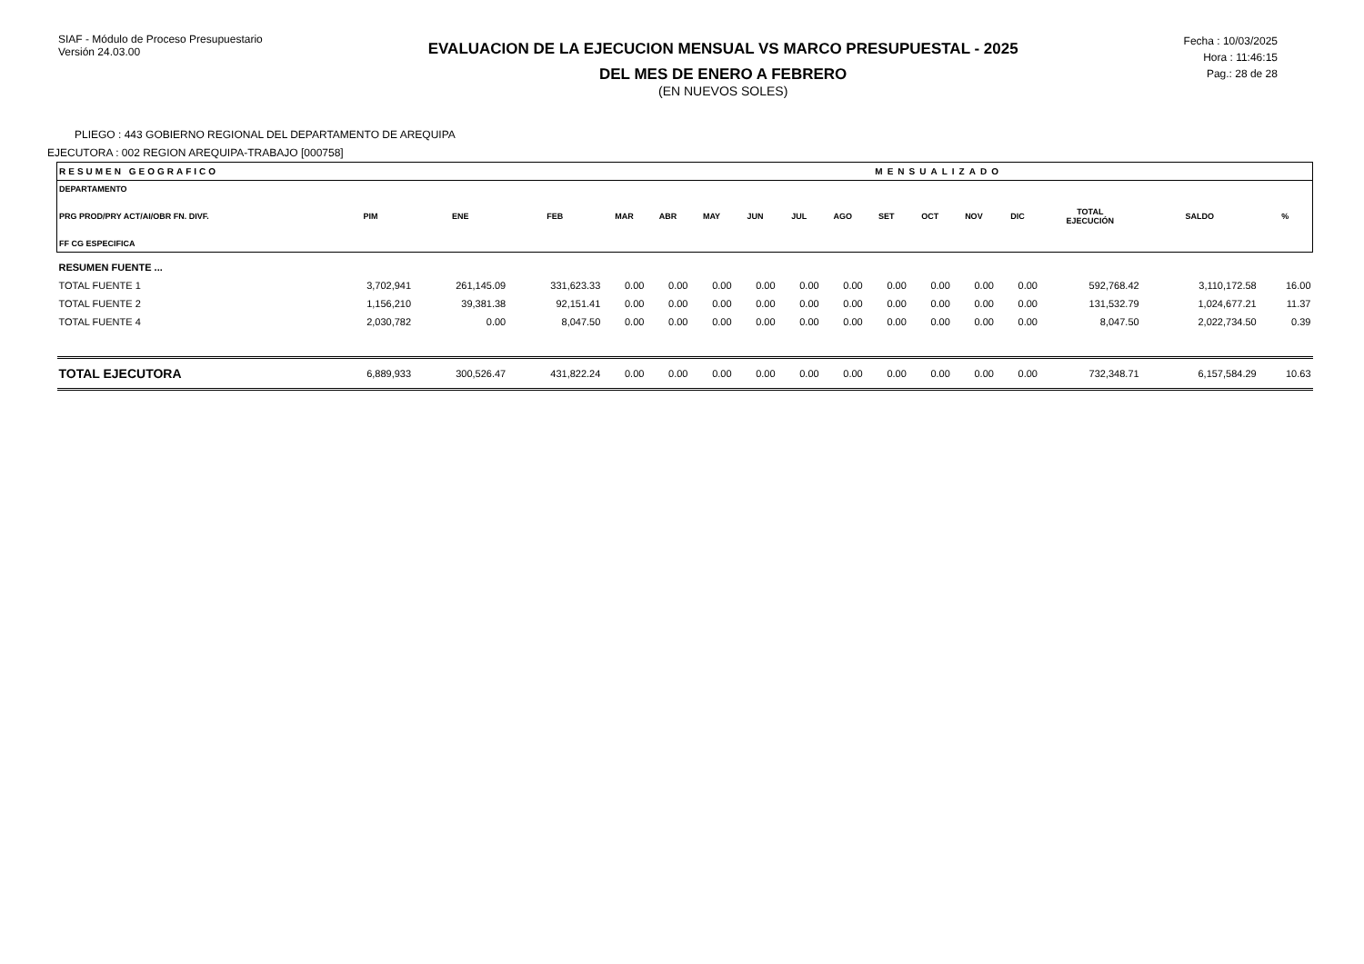SIAF - Módulo de Proceso Presupuestario
Versión 24.03.00
EVALUACION DE LA EJECUCION MENSUAL VS MARCO PRESUPUESTAL - 2025
DEL MES DE ENERO A FEBRERO
(EN NUEVOS SOLES)
Fecha : 10/03/2025
Hora : 11:46:15
Pag.: 28 de 28
PLIEGO : 443 GOBIERNO REGIONAL DEL DEPARTAMENTO DE AREQUIPA
EJECUTORA : 002 REGION AREQUIPA-TRABAJO [000758]
| RESUMEN GEOGRAFICO | | | | MENSUALIZADO | | | | | | | | | | | | |
| DEPARTAMENTO PRG PROD/PRY ACT/AI/OBR FN. DIVF. FF CG ESPECIFICA | PIM | ENE | FEB | MAR | ABR | MAY | JUN | JUL | AGO | SET | OCT | NOV | DIC | TOTAL EJECUCIÓN | SALDO | % |
| RESUMEN FUENTE ... | | | | | | | | | | | | | | | | |
| TOTAL FUENTE 1 | 3,702,941 | 261,145.09 | 331,623.33 | 0.00 | 0.00 | 0.00 | 0.00 | 0.00 | 0.00 | 0.00 | 0.00 | 0.00 | 0.00 | 592,768.42 | 3,110,172.58 | 16.00 |
| TOTAL FUENTE 2 | 1,156,210 | 39,381.38 | 92,151.41 | 0.00 | 0.00 | 0.00 | 0.00 | 0.00 | 0.00 | 0.00 | 0.00 | 0.00 | 0.00 | 131,532.79 | 1,024,677.21 | 11.37 |
| TOTAL FUENTE 4 | 2,030,782 | 0.00 | 8,047.50 | 0.00 | 0.00 | 0.00 | 0.00 | 0.00 | 0.00 | 0.00 | 0.00 | 0.00 | 0.00 | 8,047.50 | 2,022,734.50 | 0.39 |
| TOTAL EJECUTORA | 6,889,933 | 300,526.47 | 431,822.24 | 0.00 | 0.00 | 0.00 | 0.00 | 0.00 | 0.00 | 0.00 | 0.00 | 0.00 | 0.00 | 732,348.71 | 6,157,584.29 | 10.63 |